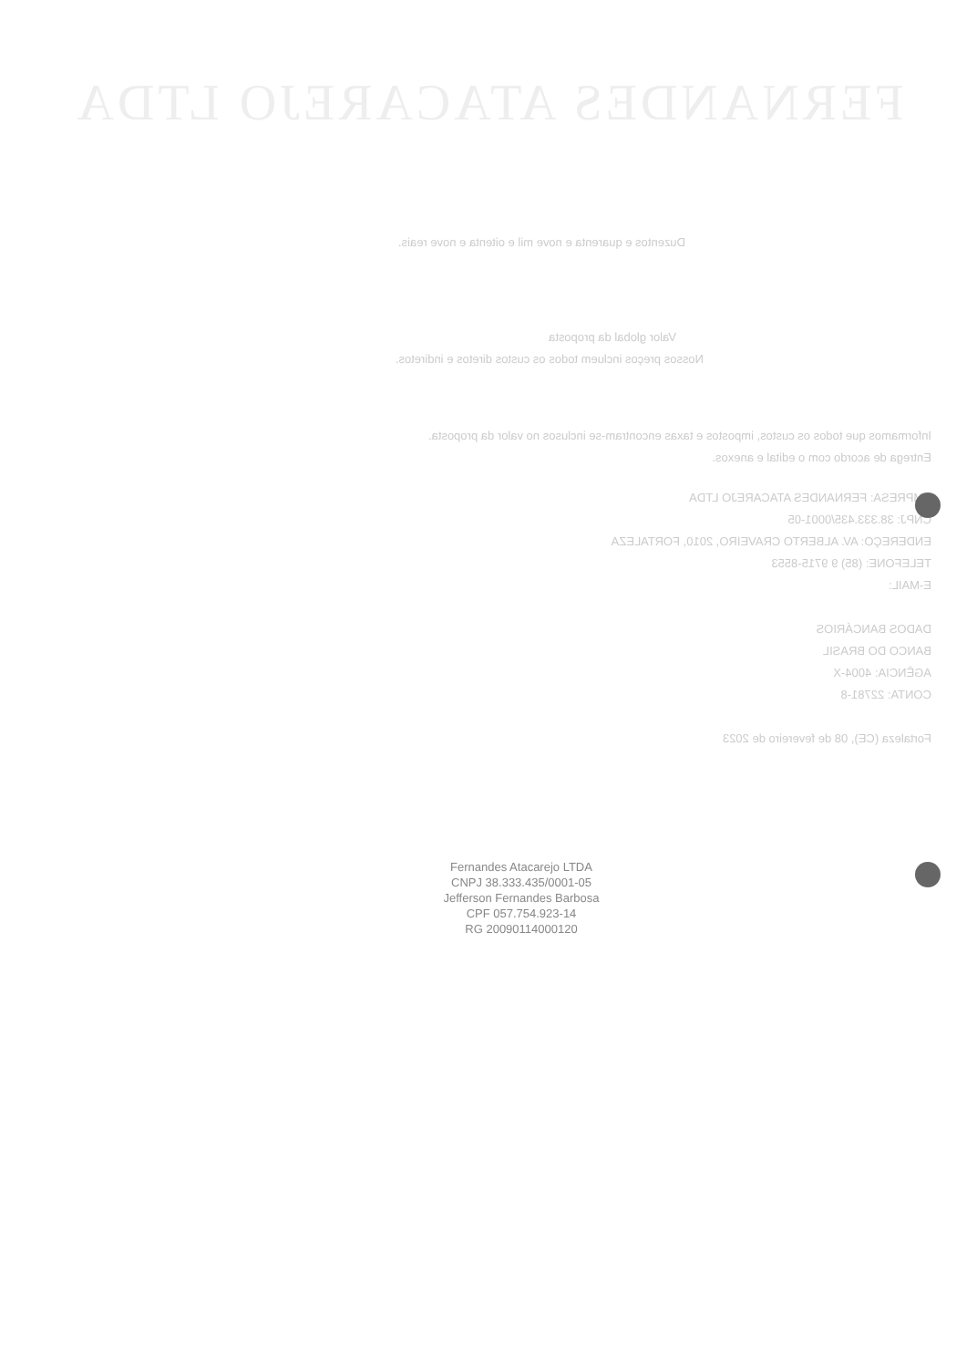FERNANDES ATACAREJO LTDA
Duzentos e quarenta e nove mil e oitenta e nove reais.
Valor global da proposta
Nossos preços incluem todos os custos diretos e indiretos.
Informamos que todos os custos, impostos e taxas encontram-se inclusos no valor da proposta.
Entrega de acordo com o edital e anexos.
EMPRESA: FERNANDES ATACAREJO LTDA
CNPJ: 38.333.435/0001-05
ENDEREÇO: AV. ALBERTO CRAVEIRO, 2010, FORTALEZA
TELEFONE: (85) 9 9715-8553
E-MAIL:
DADOS BANCÁRIOS
BANCO DO BRASIL
AGÊNCIA: 4004-X
CONTA: 22781-8
Fortaleza (CE), 08 de fevereiro de 2023
Fernandes Atacarejo LTDA
CNPJ 38.333.435/0001-05
Jefferson Fernandes Barbosa
CPF 057.754.923-14
RG 20090114000120